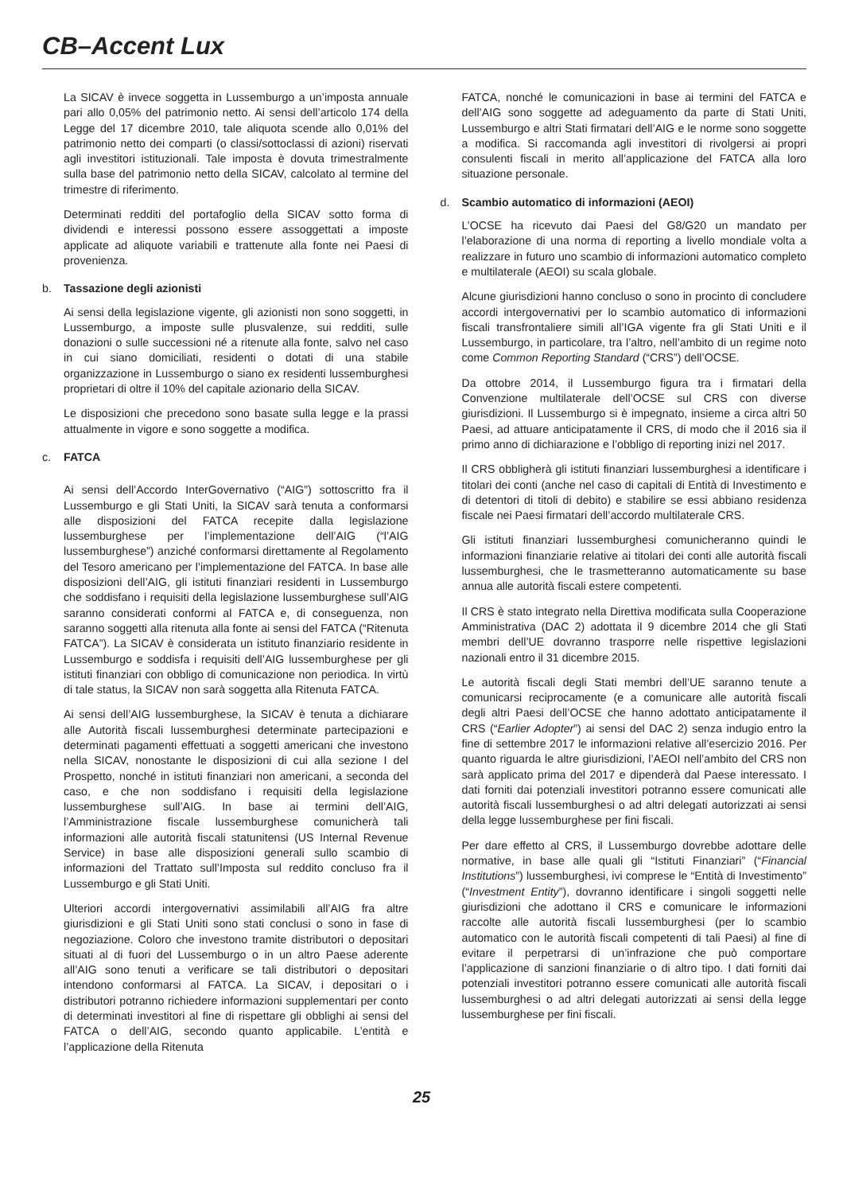CB–Accent Lux
La SICAV è invece soggetta in Lussemburgo a un’imposta annuale pari allo 0,05% del patrimonio netto. Ai sensi dell’articolo 174 della Legge del 17 dicembre 2010, tale aliquota scende allo 0,01% del patrimonio netto dei comparti (o classi/sottoclassi di azioni) riservati agli investitori istituzionali. Tale imposta è dovuta trimestralmente sulla base del patrimonio netto della SICAV, calcolato al termine del trimestre di riferimento.
Determinati redditi del portafoglio della SICAV sotto forma di dividendi e interessi possono essere assoggettati a imposte applicate ad aliquote variabili e trattenute alla fonte nei Paesi di provenienza.
b. Tassazione degli azionisti
Ai sensi della legislazione vigente, gli azionisti non sono soggetti, in Lussemburgo, a imposte sulle plusvalenze, sui redditi, sulle donazioni o sulle successioni né a ritenute alla fonte, salvo nel caso in cui siano domiciliati, residenti o dotati di una stabile organizzazione in Lussemburgo o siano ex residenti lussemburghesi proprietari di oltre il 10% del capitale azionario della SICAV.
Le disposizioni che precedono sono basate sulla legge e la prassi attualmente in vigore e sono soggette a modifica.
c. FATCA
Ai sensi dell’Accordo InterGovernativo (“AIG”) sottoscritto fra il Lussemburgo e gli Stati Uniti, la SICAV sarà tenuta a conformarsi alle disposizioni del FATCA recepite dalla legislazione lussemburghese per l’implementazione dell’AIG (“l’AIG lussemburghese”) anziché conformarsi direttamente al Regolamento del Tesoro americano per l’implementazione del FATCA. In base alle disposizioni dell’AIG, gli istituti finanziari residenti in Lussemburgo che soddisfano i requisiti della legislazione lussemburghese sull’AIG saranno considerati conformi al FATCA e, di conseguenza, non saranno soggetti alla ritenuta alla fonte ai sensi del FATCA (“Ritenuta FATCA”). La SICAV è considerata un istituto finanziario residente in Lussemburgo e soddisfa i requisiti dell’AIG lussemburghese per gli istituti finanziari con obbligo di comunicazione non periodica. In virtù di tale status, la SICAV non sarà soggetta alla Ritenuta FATCA.
Ai sensi dell’AIG lussemburghese, la SICAV è tenuta a dichiarare alle Autorità fiscali lussemburghesi determinate partecipazioni e determinati pagamenti effettuati a soggetti americani che investono nella SICAV, nonostante le disposizioni di cui alla sezione I del Prospetto, nonché in istituti finanziari non americani, a seconda del caso, e che non soddisfano i requisiti della legislazione lussemburghese sull’AIG. In base ai termini dell’AIG, l’Amministrazione fiscale lussemburghese comunicherà tali informazioni alle autorità fiscali statunitensi (US Internal Revenue Service) in base alle disposizioni generali sullo scambio di informazioni del Trattato sull’Imposta sul reddito concluso fra il Lussemburgo e gli Stati Uniti.
Ulteriori accordi intergovernativi assimilabili all’AIG fra altre giurisdizioni e gli Stati Uniti sono stati conclusi o sono in fase di negoziazione. Coloro che investono tramite distributori o depositari situati al di fuori del Lussemburgo o in un altro Paese aderente all’AIG sono tenuti a verificare se tali distributori o depositari intendono conformarsi al FATCA. La SICAV, i depositari o i distributori potranno richiedere informazioni supplementari per conto di determinati investitori al fine di rispettare gli obblighi ai sensi del FATCA o dell’AIG, secondo quanto applicabile. L’entità e l’applicazione della Ritenuta
FATCA, nonché le comunicazioni in base ai termini del FATCA e dell’AIG sono soggette ad adeguamento da parte di Stati Uniti, Lussemburgo e altri Stati firmatari dell’AIG e le norme sono soggette a modifica. Si raccomanda agli investitori di rivolgersi ai propri consulenti fiscali in merito all’applicazione del FATCA alla loro situazione personale.
d. Scambio automatico di informazioni (AEOI)
L’OCSE ha ricevuto dai Paesi del G8/G20 un mandato per l’elaborazione di una norma di reporting a livello mondiale volta a realizzare in futuro uno scambio di informazioni automatico completo e multilaterale (AEOI) su scala globale.
Alcune giurisdizioni hanno concluso o sono in procinto di concludere accordi intergovernativi per lo scambio automatico di informazioni fiscali transfrontaliere simili all’IGA vigente fra gli Stati Uniti e il Lussemburgo, in particolare, tra l’altro, nell’ambito di un regime noto come Common Reporting Standard (“CRS”) dell’OCSE.
Da ottobre 2014, il Lussemburgo figura tra i firmatari della Convenzione multilaterale dell’OCSE sul CRS con diverse giurisdizioni. Il Lussemburgo si è impegnato, insieme a circa altri 50 Paesi, ad attuare anticipatamente il CRS, di modo che il 2016 sia il primo anno di dichiarazione e l’obbligo di reporting inizi nel 2017.
Il CRS obbligherà gli istituti finanziari lussemburghesi a identificare i titolari dei conti (anche nel caso di capitali di Entità di Investimento e di detentori di titoli di debito) e stabilire se essi abbiano residenza fiscale nei Paesi firmatari dell’accordo multilaterale CRS.
Gli istituti finanziari lussemburghesi comunicheranno quindi le informazioni finanziarie relative ai titolari dei conti alle autorità fiscali lussemburghesi, che le trasmetteranno automaticamente su base annua alle autorità fiscali estere competenti.
Il CRS è stato integrato nella Direttiva modificata sulla Cooperazione Amministrativa (DAC 2) adottata il 9 dicembre 2014 che gli Stati membri dell’UE dovranno trasporre nelle rispettive legislazioni nazionali entro il 31 dicembre 2015.
Le autorità fiscali degli Stati membri dell’UE saranno tenute a comunicarsi reciprocamente (e a comunicare alle autorità fiscali degli altri Paesi dell’OCSE che hanno adottato anticipatamente il CRS (“Earlier Adopter”) ai sensi del DAC 2) senza indugio entro la fine di settembre 2017 le informazioni relative all’esercizio 2016. Per quanto riguarda le altre giurisdizioni, l’AEOI nell’ambito del CRS non sarà applicato prima del 2017 e dipenderà dal Paese interessato. I dati forniti dai potenziali investitori potranno essere comunicati alle autorità fiscali lussemburghesi o ad altri delegati autorizzati ai sensi della legge lussemburghese per fini fiscali.
Per dare effetto al CRS, il Lussemburgo dovrebbe adottare delle normative, in base alle quali gli “Istituti Finanziari” (“Financial Institutions”) lussemburghesi, ivi comprese le “Entità di Investimento” (“Investment Entity”), dovranno identificare i singoli soggetti nelle giurisdizioni che adottano il CRS e comunicare le informazioni raccolte alle autorità fiscali lussemburghesi (per lo scambio automatico con le autorità fiscali competenti di tali Paesi) al fine di evitare il perpetrarsi di un’infrazione che può comportare l’applicazione di sanzioni finanziarie o di altro tipo. I dati forniti dai potenziali investitori potranno essere comunicati alle autorità fiscali lussemburghesi o ad altri delegati autorizzati ai sensi della legge lussemburghese per fini fiscali.
25